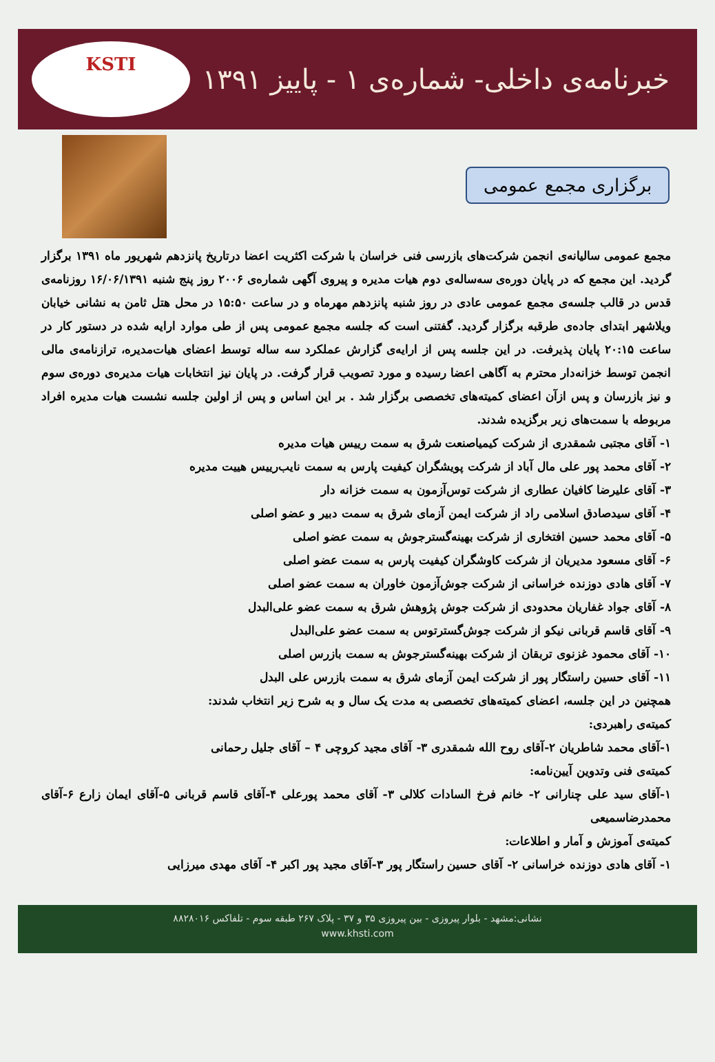خبرنامه‌ی داخلی- شماره‌ی ۱ - پاییز ۱۳۹۱
KSTI
برگزاری مجمع عمومی
مجمع عمومی سالیانه‌ی انجمن شرکت‌های بازرسی فنی خراسان با شرکت اکثریت اعضا درتاریخ پانزدهم شهریور ماه ۱۳۹۱ برگزار گردید. این مجمع که در پایان دوره‌ی سه‌ساله‌ی دوم هیات مدیره و پیروی آگهی شماره‌ی ۲۰۰۶ روز پنج شنبه ۱۶/۰۶/۱۳۹۱ روزنامه‌ی قدس در قالب جلسه‌ی مجمع عمومی عادی در روز شنبه پانزدهم مهرماه و در ساعت ۱۵:۵۰ در محل هتل ثامن به نشانی خیابان ویلاشهر ابتدای جاده‌ی طرقبه برگزار گردید. گفتنی است که جلسه مجمع عمومی پس از طی موارد ارایه شده در دستور کار در ساعت ۲۰:۱۵ پایان پذیرفت. در این جلسه پس از ارایه‌ی گزارش عملکرد سه ساله توسط اعضای هیات‌مدیره، ترازنامه‌ی مالی انجمن توسط خزانه‌دار محترم به آگاهی اعضا رسیده و مورد تصویب قرار گرفت. در پایان نیز انتخابات هیات مدیره‌ی دوره‌ی سوم و نیز بازرسان و پس ازآن اعضای کمیته‌های تخصصی برگزار شد . بر این اساس و پس از اولین جلسه نشست هیات مدیره افراد مربوطه با سمت‌های زیر برگزیده شدند.
۱- آقای مجتبی شمقدری از شرکت کیمیاصنعت شرق به سمت رییس هیات مدیره
۲- آقای محمد پور علی مال آباد از شرکت پویشگران کیفیت پارس به سمت نایب‌رییس هییت مدیره
۳- آقای علیرضا کافیان عطاری از شرکت توس‌آزمون به سمت خزانه دار
۴- آقای سیدصادق اسلامی راد از شرکت ایمن آزمای شرق به سمت دبیر و عضو اصلی
۵- آقای محمد حسین افتخاری از شرکت بهینه‌گسترجوش به سمت عضو اصلی
۶- آقای مسعود مدیریان از شرکت کاوشگران کیفیت پارس به سمت عضو اصلی
۷- آقای هادی دوزنده خراسانی از شرکت جوش‌آزمون خاوران به سمت عضو اصلی
۸- آقای جواد غفاریان محدودی از شرکت جوش پژوهش شرق به سمت عضو علی‌البدل
۹- آقای قاسم قربانی نیکو از شرکت جوش‌گسترتوس به سمت عضو علی‌البدل
۱۰- آقای محمود غزنوی تربقان از شرکت بهینه‌گسترجوش به سمت بازرس اصلی
۱۱- آقای حسین راستگار پور از شرکت ایمن آزمای شرق به سمت بازرس علی البدل
همچنین در این جلسه، اعضای کمیته‌های تخصصی به مدت یک سال و به شرح زیر انتخاب شدند:
کمیته‌ی راهبردی:
۱-آقای محمد شاطریان ۲-آقای روح الله شمقدری ۳- آقای مجید کروچی ۴ – آقای جلیل رحمانی
کمیته‌ی فنی وتدوین آیین‌نامه:
۱-آقای سید علی چنارانی ۲- خانم فرخ السادات کلالی ۳- آقای محمد پورعلی ۴-آقای قاسم قربانی ۵-آقای ایمان زارع ۶-آقای محمدرضاسمیعی
کمیته‌ی آموزش و آمار و اطلاعات:
۱- آقای هادی دوزنده خراسانی ۲- آقای حسین راستگار پور ۳-آقای مجید پور اکبر ۴- آقای مهدی میرزایی
نشانی:مشهد - بلوار پیروزی - بین پیروزی ۳۵ و ۳۷ - پلاک ۲۶۷ طبقه سوم - تلفاکس ۸۸۲۸۰۱۶
www.khsti.com